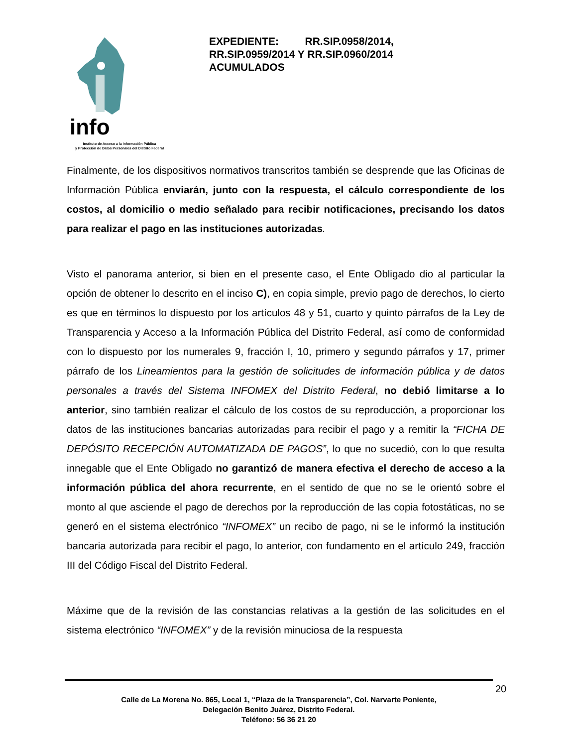info
Instituto de Acceso a la Información Pública
y Protección de Datos Personales del Distrito Federal
EXPEDIENTE: RR.SIP.0958/2014, RR.SIP.0959/2014 Y RR.SIP.0960/2014 ACUMULADOS
Finalmente, de los dispositivos normativos transcritos también se desprende que las Oficinas de Información Pública enviarán, junto con la respuesta, el cálculo correspondiente de los costos, al domicilio o medio señalado para recibir notificaciones, precisando los datos para realizar el pago en las instituciones autorizadas.
Visto el panorama anterior, si bien en el presente caso, el Ente Obligado dio al particular la opción de obtener lo descrito en el inciso C), en copia simple, previo pago de derechos, lo cierto es que en términos lo dispuesto por los artículos 48 y 51, cuarto y quinto párrafos de la Ley de Transparencia y Acceso a la Información Pública del Distrito Federal, así como de conformidad con lo dispuesto por los numerales 9, fracción I, 10, primero y segundo párrafos y 17, primer párrafo de los Lineamientos para la gestión de solicitudes de información pública y de datos personales a través del Sistema INFOMEX del Distrito Federal, no debió limitarse a lo anterior, sino también realizar el cálculo de los costos de su reproducción, a proporcionar los datos de las instituciones bancarias autorizadas para recibir el pago y a remitir la “FICHA DE DEPÓSITO RECEPCIÓN AUTOMATIZADA DE PAGOS”, lo que no sucedió, con lo que resulta innegable que el Ente Obligado no garantizó de manera efectiva el derecho de acceso a la información pública del ahora recurrente, en el sentido de que no se le orientó sobre el monto al que asciende el pago de derechos por la reproducción de las copia fotostáticas, no se generó en el sistema electrónico “INFOMEX” un recibo de pago, ni se le informó la institución bancaria autorizada para recibir el pago, lo anterior, con fundamento en el artículo 249, fracción III del Código Fiscal del Distrito Federal.
Máxime que de la revisión de las constancias relativas a la gestión de las solicitudes en el sistema electrónico “INFOMEX” y de la revisión minuciosa de la respuesta
20
Calle de La Morena No. 865, Local 1, “Plaza de la Transparencia”, Col. Narvarte Poniente,
Delegación Benito Juárez, Distrito Federal.
Teléfono: 56 36 21 20